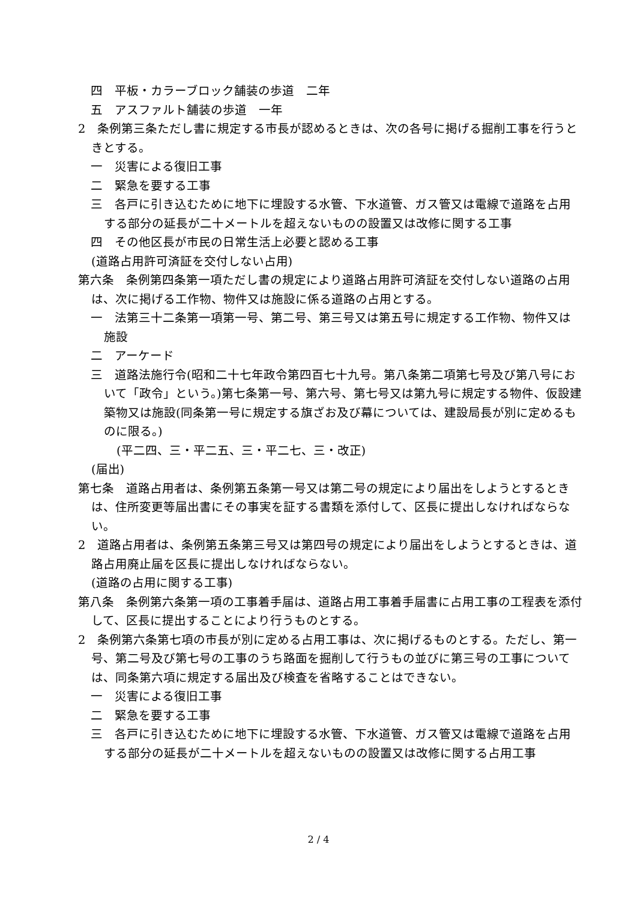四　平板・カラーブロック舗装の歩道　二年
五　アスファルト舗装の歩道　一年
2　条例第三条ただし書に規定する市長が認めるときは、次の各号に掲げる掘削工事を行うときとする。
一　災害による復旧工事
二　緊急を要する工事
三　各戸に引き込むために地下に埋設する水管、下水道管、ガス管又は電線で道路を占用する部分の延長が二十メートルを超えないものの設置又は改修に関する工事
四　その他区長が市民の日常生活上必要と認める工事
(道路占用許可済証を交付しない占用)
第六条　条例第四条第一項ただし書の規定により道路占用許可済証を交付しない道路の占用は、次に掲げる工作物、物件又は施設に係る道路の占用とする。
一　法第三十二条第一項第一号、第二号、第三号又は第五号に規定する工作物、物件又は施設
二　アーケード
三　道路法施行令(昭和二十七年政令第四百七十九号。第八条第二項第七号及び第八号において「政令」という。)第七条第一号、第六号、第七号又は第九号に規定する物件、仮設建築物又は施設(同条第一号に規定する旗ざお及び幕については、建設局長が別に定めるものに限る。)
(平二四、三・平二五、三・平二七、三・改正)
(届出)
第七条　道路占用者は、条例第五条第一号又は第二号の規定により届出をしようとするときは、住所変更等届出書にその事実を証する書類を添付して、区長に提出しなければならない。
2　道路占用者は、条例第五条第三号又は第四号の規定により届出をしようとするときは、道路占用廃止届を区長に提出しなければならない。
(道路の占用に関する工事)
第八条　条例第六条第一項の工事着手届は、道路占用工事着手届書に占用工事の工程表を添付して、区長に提出することにより行うものとする。
2　条例第六条第七項の市長が別に定める占用工事は、次に掲げるものとする。ただし、第一号、第二号及び第七号の工事のうち路面を掘削して行うもの並びに第三号の工事については、同条第六項に規定する届出及び検査を省略することはできない。
一　災害による復旧工事
二　緊急を要する工事
三　各戸に引き込むために地下に埋設する水管、下水道管、ガス管又は電線で道路を占用する部分の延長が二十メートルを超えないものの設置又は改修に関する占用工事
2 / 4